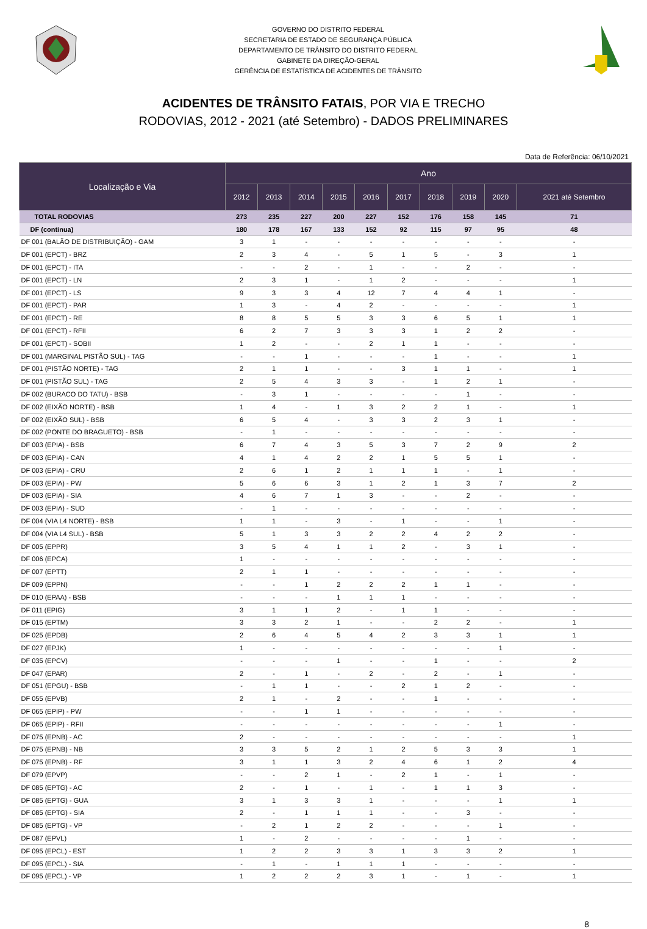GOVERNO DO DISTRITO FEDERAL
SECRETARIA DE ESTADO DE SEGURANÇA PÚBLICA
DEPARTAMENTO DE TRÂNSITO DO DISTRITO FEDERAL
GABINETE DA DIREÇÃO-GERAL
GERÊNCIA DE ESTATÍSTICA DE ACIDENTES DE TRÂNSITO
ACIDENTES DE TRÂNSITO FATAIS, POR VIA E TRECHO
RODOVIAS, 2012 - 2021 (até Setembro) - DADOS PRELIMINARES
Data de Referência: 06/10/2021
| Localização e Via | Ano | | | | | | | | | |
| --- | --- | --- | --- | --- | --- | --- | --- | --- | --- | --- |
| | 2012 | 2013 | 2014 | 2015 | 2016 | 2017 | 2018 | 2019 | 2020 | 2021 até Setembro |
| TOTAL RODOVIAS | 273 | 235 | 227 | 200 | 227 | 152 | 176 | 158 | 145 | 71 |
| DF (continua) | 180 | 178 | 167 | 133 | 152 | 92 | 115 | 97 | 95 | 48 |
| DF 001 (BALÃO DE DISTRIBUIÇÃO) - GAM | 3 | 1 | - | - | - | - | - | - | - | - |
| DF 001 (EPCT) - BRZ | 2 | 3 | 4 | - | 5 | 1 | 5 | - | 3 | 1 |
| DF 001 (EPCT) - ITA | - | - | 2 | - | 1 | - | - | 2 | - | - |
| DF 001 (EPCT) - LN | 2 | 3 | 1 | - | 1 | 2 | - | - | - | 1 |
| DF 001 (EPCT) - LS | 9 | 3 | 3 | 4 | 12 | 7 | 4 | 4 | 1 | - |
| DF 001 (EPCT) - PAR | 1 | 3 | - | 4 | 2 | - | - | - | - | 1 |
| DF 001 (EPCT) - RE | 8 | 8 | 5 | 5 | 3 | 3 | 6 | 5 | 1 | 1 |
| DF 001 (EPCT) - RFII | 6 | 2 | 7 | 3 | 3 | 3 | 1 | 2 | 2 | - |
| DF 001 (EPCT) - SOBII | 1 | 2 | - | - | 2 | 1 | 1 | - | - | - |
| DF 001 (MARGINAL PISTÃO SUL) - TAG | - | - | 1 | - | - | - | 1 | - | - | 1 |
| DF 001 (PISTÃO NORTE) - TAG | 2 | 1 | 1 | - | - | 3 | 1 | 1 | - | 1 |
| DF 001 (PISTÃO SUL) - TAG | 2 | 5 | 4 | 3 | 3 | - | 1 | 2 | 1 | - |
| DF 002 (BURACO DO TATU) - BSB | - | 3 | 1 | - | - | - | - | 1 | - | - |
| DF 002 (EIXÃO NORTE) - BSB | 1 | 4 | - | 1 | 3 | 2 | 2 | 1 | - | 1 |
| DF 002 (EIXÃO SUL) - BSB | 6 | 5 | 4 | - | 3 | 3 | 2 | 3 | 1 | - |
| DF 002 (PONTE DO BRAGUETO) - BSB | - | 1 | - | - | - | - | - | - | - | - |
| DF 003 (EPIA) - BSB | 6 | 7 | 4 | 3 | 5 | 3 | 7 | 2 | 9 | 2 |
| DF 003 (EPIA) - CAN | 4 | 1 | 4 | 2 | 2 | 1 | 5 | 5 | 1 | - |
| DF 003 (EPIA) - CRU | 2 | 6 | 1 | 2 | 1 | 1 | 1 | - | 1 | - |
| DF 003 (EPIA) - PW | 5 | 6 | 6 | 3 | 1 | 2 | 1 | 3 | 7 | 2 |
| DF 003 (EPIA) - SIA | 4 | 6 | 7 | 1 | 3 | - | - | 2 | - | - |
| DF 003 (EPIA) - SUD | - | 1 | - | - | - | - | - | - | - | - |
| DF 004 (VIA L4 NORTE) - BSB | 1 | 1 | - | 3 | - | 1 | - | - | 1 | - |
| DF 004 (VIA L4 SUL) - BSB | 5 | 1 | 3 | 3 | 2 | 2 | 4 | 2 | 2 | - |
| DF 005 (EPPR) | 3 | 5 | 4 | 1 | 1 | 2 | - | 3 | 1 | - |
| DF 006 (EPCA) | 1 | - | - | - | - | - | - | - | - | - |
| DF 007 (EPTT) | 2 | 1 | 1 | - | - | - | - | - | - | - |
| DF 009 (EPPN) | - | - | 1 | 2 | 2 | 2 | 1 | 1 | - | - |
| DF 010 (EPAA) - BSB | - | - | - | 1 | 1 | 1 | - | - | - | - |
| DF 011 (EPIG) | 3 | 1 | 1 | 2 | - | 1 | 1 | - | - | - |
| DF 015 (EPTM) | 3 | 3 | 2 | 1 | - | - | 2 | 2 | - | 1 |
| DF 025 (EPDB) | 2 | 6 | 4 | 5 | 4 | 2 | 3 | 3 | 1 | 1 |
| DF 027 (EPJK) | 1 | - | - | - | - | - | - | - | 1 | - |
| DF 035 (EPCV) | - | - | - | 1 | - | - | 1 | - | - | 2 |
| DF 047 (EPAR) | 2 | - | 1 | - | 2 | - | 2 | - | 1 | - |
| DF 051 (EPGU) - BSB | - | 1 | 1 | - | - | 2 | 1 | 2 | - | - |
| DF 055 (EPVB) | 2 | 1 | - | 2 | - | - | 1 | - | - | - |
| DF 065 (EPIP) - PW | - | - | 1 | 1 | - | - | - | - | - | - |
| DF 065 (EPIP) - RFII | - | - | - | - | - | - | - | - | 1 | - |
| DF 075 (EPNB) - AC | 2 | - | - | - | - | - | - | - | - | 1 |
| DF 075 (EPNB) - NB | 3 | 3 | 5 | 2 | 1 | 2 | 5 | 3 | 3 | 1 |
| DF 075 (EPNB) - RF | 3 | 1 | 1 | 3 | 2 | 4 | 6 | 1 | 2 | 4 |
| DF 079 (EPVP) | - | - | 2 | 1 | - | 2 | 1 | - | 1 | - |
| DF 085 (EPTG) - AC | 2 | - | 1 | - | 1 | - | 1 | 1 | 3 | - |
| DF 085 (EPTG) - GUA | 3 | 1 | 3 | 3 | 1 | - | - | - | 1 | 1 |
| DF 085 (EPTG) - SIA | 2 | - | 1 | 1 | 1 | - | - | 3 | - | - |
| DF 085 (EPTG) - VP | - | 2 | 1 | 2 | 2 | - | - | - | 1 | - |
| DF 087 (EPVL) | 1 | - | 2 | - | - | - | - | 1 | - | - |
| DF 095 (EPCL) - EST | 1 | 2 | 2 | 3 | 3 | 1 | 3 | 3 | 2 | 1 |
| DF 095 (EPCL) - SIA | - | 1 | - | 1 | 1 | 1 | - | - | - | - |
| DF 095 (EPCL) - VP | 1 | 2 | 2 | 2 | 3 | 1 | - | 1 | - | 1 |
8